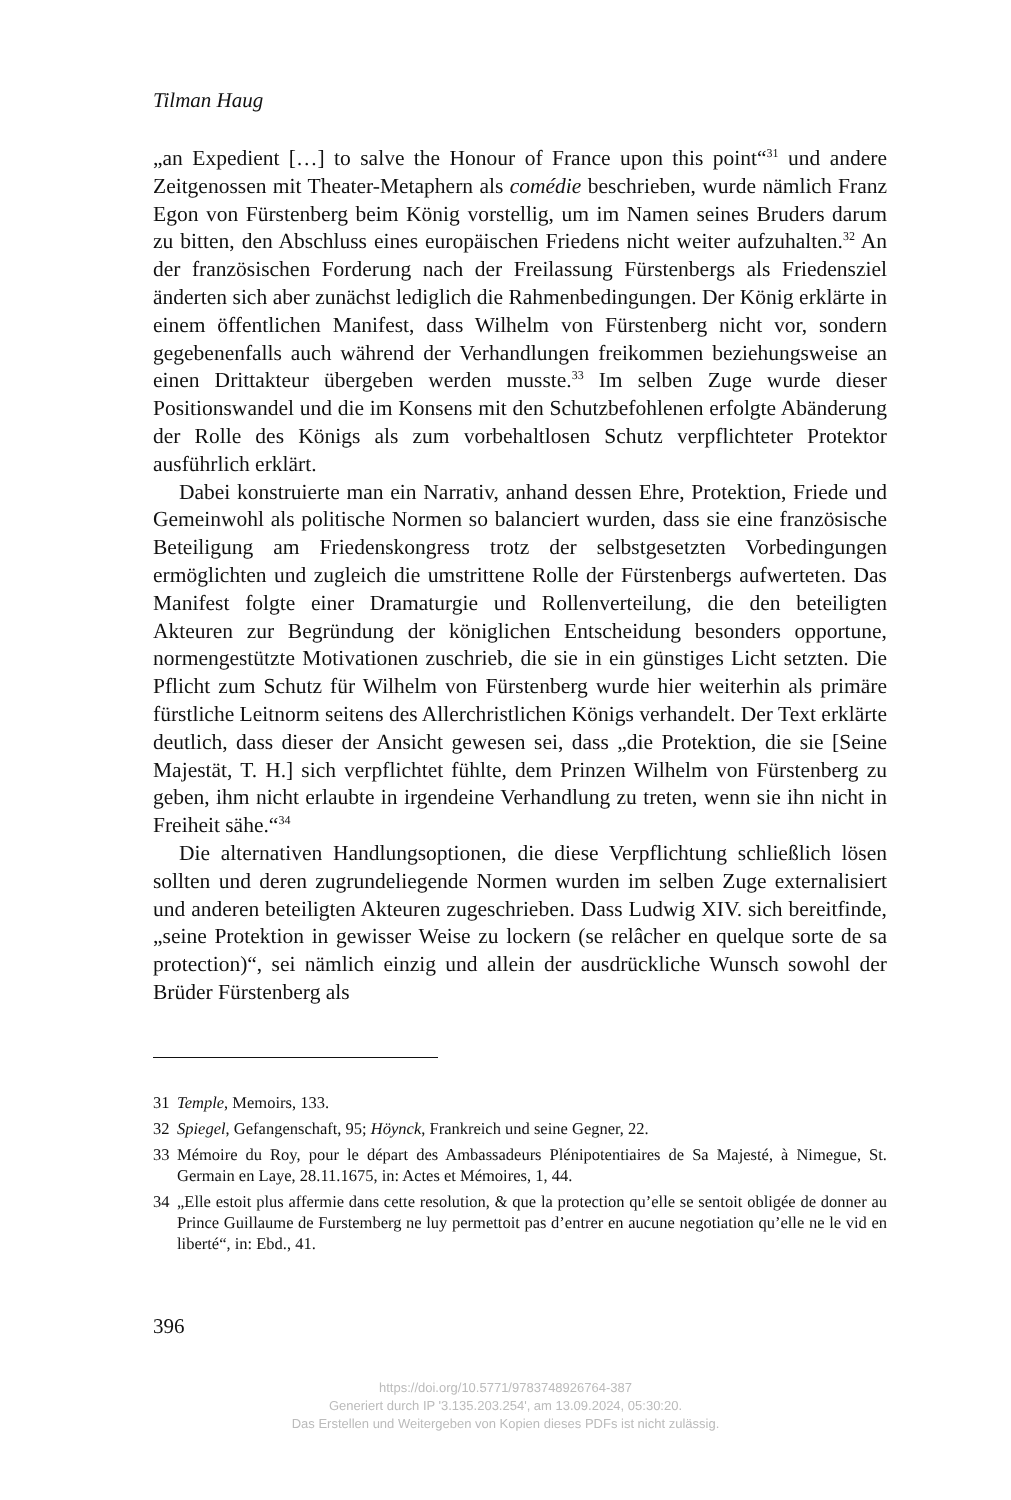Tilman Haug
„an Expedient […] to salve the Honour of France upon this point“<sup>31</sup> und andere Zeitgenossen mit Theater-Metaphern als comédie beschrieben, wurde nämlich Franz Egon von Fürstenberg beim König vorstellig, um im Namen seines Bruders darum zu bitten, den Abschluss eines europäischen Friedens nicht weiter aufzuhalten.<sup>32</sup> An der französischen Forderung nach der Freilassung Fürstenbergs als Friedensziel änderten sich aber zunächst lediglich die Rahmenbedingungen. Der König erklärte in einem öffentlichen Manifest, dass Wilhelm von Fürstenberg nicht vor, sondern gegebenenfalls auch während der Verhandlungen freikommen beziehungsweise an einen Drittakteur übergeben werden musste.<sup>33</sup> Im selben Zuge wurde dieser Positionswandel und die im Konsens mit den Schutzbefohlenen erfolgte Abänderung der Rolle des Königs als zum vorbehaltlosen Schutz verpflichteter Protektor ausführlich erklärt.
Dabei konstruierte man ein Narrativ, anhand dessen Ehre, Protektion, Friede und Gemeinwohl als politische Normen so balanciert wurden, dass sie eine französische Beteiligung am Friedenskongress trotz der selbstgesetzten Vorbedingungen ermöglichten und zugleich die umstrittene Rolle der Fürstenbergs aufwerteten. Das Manifest folgte einer Dramaturgie und Rollenverteilung, die den beteiligten Akteuren zur Begründung der königlichen Entscheidung besonders opportune, normengestützte Motivationen zuschrieb, die sie in ein günstiges Licht setzten. Die Pflicht zum Schutz für Wilhelm von Fürstenberg wurde hier weiterhin als primäre fürstliche Leitnorm seitens des Allerchristlichen Königs verhandelt. Der Text erklärte deutlich, dass dieser der Ansicht gewesen sei, dass „die Protektion, die sie [Seine Majestät, T. H.] sich verpflichtet fühlte, dem Prinzen Wilhelm von Fürstenberg zu geben, ihm nicht erlaubte in irgendeine Verhandlung zu treten, wenn sie ihn nicht in Freiheit sähe.“<sup>34</sup>
Die alternativen Handlungsoptionen, die diese Verpflichtung schließlich lösen sollten und deren zugrundeliegende Normen wurden im selben Zuge externalisiert und anderen beteiligten Akteuren zugeschrieben. Dass Ludwig XIV. sich bereitfinde, „seine Protektion in gewisser Weise zu lockern (se relâcher en quelque sorte de sa protection)“, sei nämlich einzig und allein der ausdrückliche Wunsch sowohl der Brüder Fürstenberg als
31 Temple, Memoirs, 133.
32 Spiegel, Gefangenschaft, 95; Höynck, Frankreich und seine Gegner, 22.
33 Mémoire du Roy, pour le départ des Ambassadeurs Plénipotentiaires de Sa Majesté, à Nimegue, St. Germain en Laye, 28.11.1675, in: Actes et Mémoires, 1, 44.
34 „Elle estoit plus affermie dans cette resolution, & que la protection qu’elle se sentoit obligée de donner au Prince Guillaume de Furstemberg ne luy permettoit pas d’entrer en aucune negotiation qu’elle ne le vid en liberté“, in: Ebd., 41.
396
https://doi.org/10.5771/9783748926764-387
Generiert durch IP '3.135.203.254', am 13.09.2024, 05:30:20.
Das Erstellen und Weitergeben von Kopien dieses PDFs ist nicht zulässig.